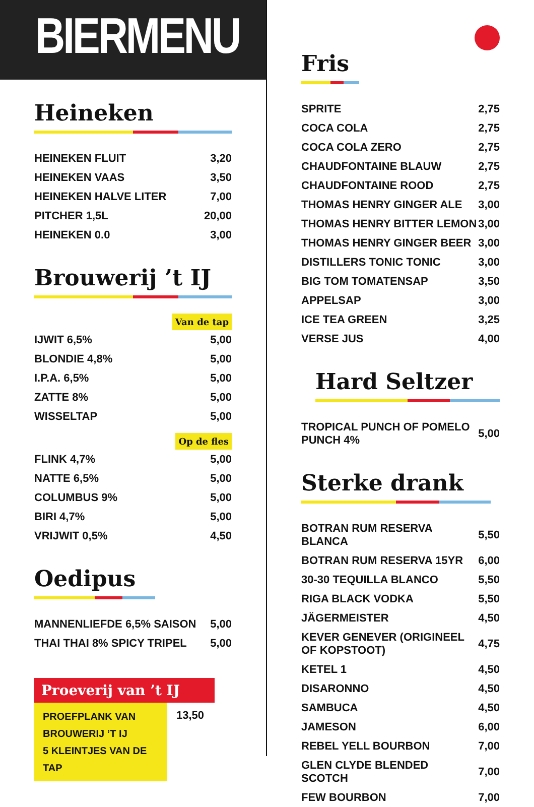BIERMENU
Heineken
| HEINEKEN FLUIT | 3,20 |
| HEINEKEN VAAS | 3,50 |
| HEINEKEN HALVE LITER | 7,00 |
| PITCHER 1,5L | 20,00 |
| HEINEKEN 0.0 | 3,00 |
Brouwerij ’t IJ
Van de tap
| IJWIT 6,5% | 5,00 |
| BLONDIE 4,8% | 5,00 |
| I.P.A. 6,5% | 5,00 |
| ZATTE 8% | 5,00 |
| WISSELTAP | 5,00 |
Op de fles
| FLINK 4,7% | 5,00 |
| NATTE 6,5% | 5,00 |
| COLUMBUS 9% | 5,00 |
| BIRI 4,7% | 5,00 |
| VRIJWIT 0,5% | 4,50 |
Oedipus
| MANNENLIEFDE 6,5% SAISON | 5,00 |
| THAI THAI 8% SPICY TRIPEL | 5,00 |
Proeverij van ’t IJ
PROEFPLANK VAN BROUWERIJ ’T IJ
5 KLEINTJES VAN DE TAP
13,50
Fris
| SPRITE | 2,75 |
| COCA COLA | 2,75 |
| COCA COLA ZERO | 2,75 |
| CHAUDFONTAINE BLAUW | 2,75 |
| CHAUDFONTAINE ROOD | 2,75 |
| THOMAS HENRY GINGER ALE | 3,00 |
| THOMAS HENRY BITTER LEMON | 3,00 |
| THOMAS HENRY GINGER BEER | 3,00 |
| DISTILLERS TONIC TONIC | 3,00 |
| BIG TOM TOMATENSAP | 3,50 |
| APPELSAP | 3,00 |
| ICE TEA GREEN | 3,25 |
| VERSE JUS | 4,00 |
Hard Seltzer
| TROPICAL PUNCH OF POMELO PUNCH 4% | 5,00 |
Sterke drank
| BOTRAN RUM RESERVA BLANCA | 5,50 |
| BOTRAN RUM RESERVA 15YR | 6,00 |
| 30-30 TEQUILLA BLANCO | 5,50 |
| RIGA BLACK VODKA | 5,50 |
| JÄGERMEISTER | 4,50 |
| KEVER GENEVER (ORIGINEEL OF KOPSTOOT) | 4,75 |
| KETEL 1 | 4,50 |
| DISARONNO | 4,50 |
| SAMBUCA | 4,50 |
| JAMESON | 6,00 |
| REBEL YELL BOURBON | 7,00 |
| GLEN CLYDE BLENDED SCOTCH | 7,00 |
| FEW BOURBON | 7,00 |